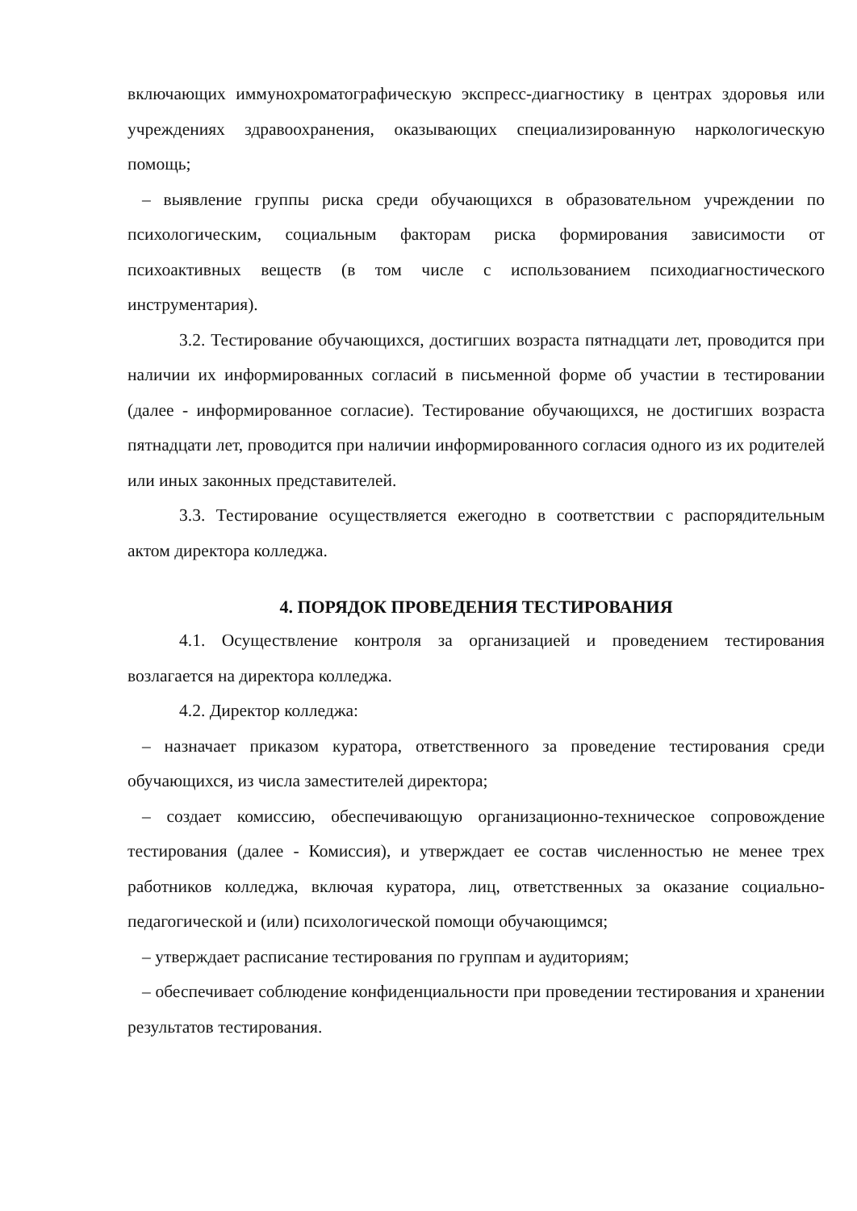включающих иммунохроматографическую экспресс-диагностику в центрах здоровья или учреждениях здравоохранения, оказывающих специализированную наркологическую помощь;
– выявление группы риска среди обучающихся в образовательном учреждении по психологическим, социальным факторам риска формирования зависимости от психоактивных веществ (в том числе с использованием психодиагностического инструментария).
3.2. Тестирование обучающихся, достигших возраста пятнадцати лет, проводится при наличии их информированных согласий в письменной форме об участии в тестировании (далее - информированное согласие). Тестирование обучающихся, не достигших возраста пятнадцати лет, проводится при наличии информированного согласия одного из их родителей или иных законных представителей.
3.3. Тестирование осуществляется ежегодно в соответствии с распорядительным актом директора колледжа.
4. ПОРЯДОК ПРОВЕДЕНИЯ ТЕСТИРОВАНИЯ
4.1. Осуществление контроля за организацией и проведением тестирования возлагается на директора колледжа.
4.2. Директор колледжа:
– назначает приказом куратора, ответственного за проведение тестирования среди обучающихся, из числа заместителей директора;
– создает комиссию, обеспечивающую организационно-техническое сопровождение тестирования (далее - Комиссия), и утверждает ее состав численностью не менее трех работников колледжа, включая куратора, лиц, ответственных за оказание социально-педагогической и (или) психологической помощи обучающимся;
– утверждает расписание тестирования по группам и аудиториям;
– обеспечивает соблюдение конфиденциальности при проведении тестирования и хранении результатов тестирования.